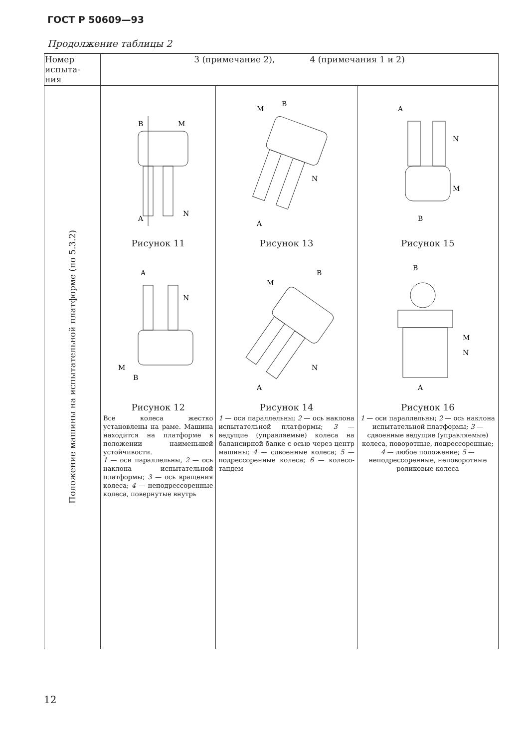ГОСТ Р 50609—93
Продолжение таблицы 2
| Номер испыта- ния | 3 (примечание 2), 4 (примечания 1 и 2) | | |
| --- | --- | --- | --- |
| Положение машины на испытательной платформе (по 5.3.2) | B M A N Рисунок 11 A B M N Рисунок 12 Все колеса жестко установлены на раме. Машина находится на платформе в положении наименьшей устойчивости. 1 — оси параллельны, 2 — ось наклона испытательной платформы; 3 — ось вращения колеса; 4 — неподрессоренные колеса, повернутые внутрь | M B A N Рисунок 13 M B A N Рисунок 14 1 — оси параллельны; 2 — ось наклона испытательной платформы; 3 — ведущие (управляемые) колеса на балансирной балке с осью через центр машины; 4 — сдвоенные колеса; 5 — подрессоренные колеса; 6 — колесо-тандем | A N M B Рисунок 15 B M N A Рисунок 16 1 — оси параллельны; 2 — ось наклона испытательной платформы; 3 — сдвоенные ведущие (управляемые) колеса, поворотные, подрессоренные; 4 — любое положение; 5 — неподрессоренные, неповоротные роликовые колеса |
12